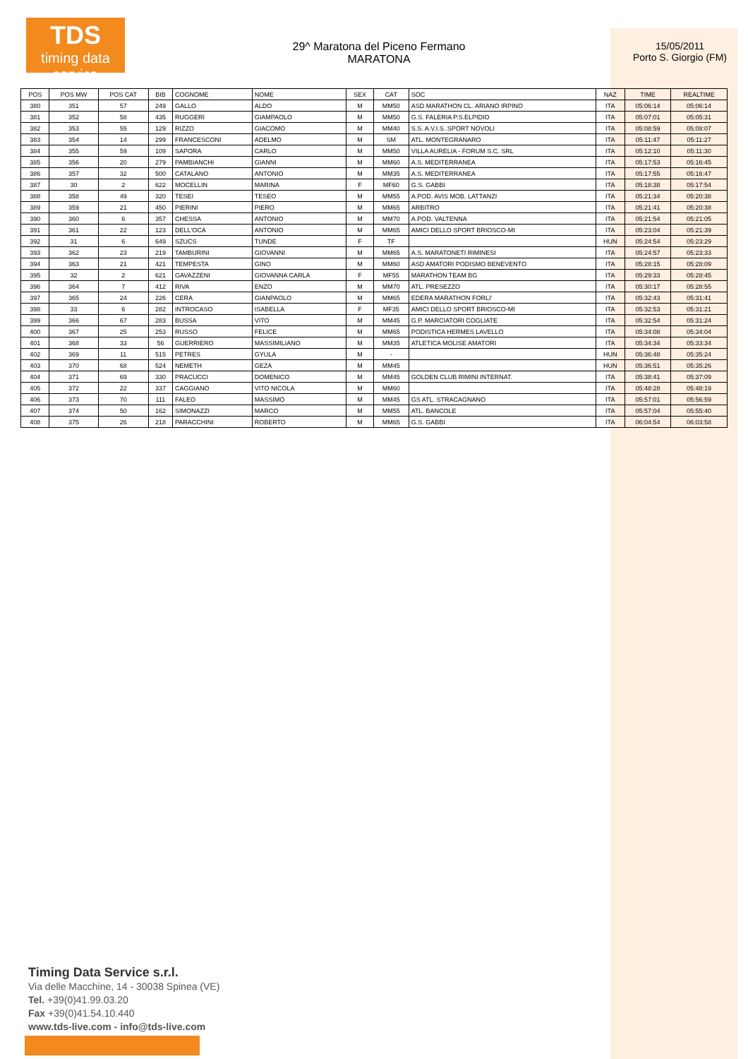TDS
timing data service
29^ Maratona del Piceno Fermano
MARATONA
15/05/2011
Porto S. Giorgio (FM)
| POS | POS MW | POS CAT | BIB | COGNOME | NOME | SEX | CAT | SOC | NAZ | TIME | REALTIME |
| --- | --- | --- | --- | --- | --- | --- | --- | --- | --- | --- | --- |
| 380 | 351 | 57 | 249 | GALLO | ALDO | M | MM50 | ASD MARATHON CL. ARIANO IRPINO | ITA | 05:06:14 | 05:06:14 |
| 381 | 352 | 58 | 435 | RUGGERI | GIAMPAOLO | M | MM50 | G.S. FALERIA P.S.ELPIDIO | ITA | 05:07:01 | 05:05:31 |
| 382 | 353 | 55 | 129 | RIZZO | GIACOMO | M | MM40 | S.S. A.V.I.S. SPORT NOVOLI | ITA | 05:08:59 | 05:08:07 |
| 383 | 354 | 14 | 299 | FRANCESCONI | ADELMO | M | SM | ATL. MONTEGRANARO | ITA | 05:11:47 | 05:11:27 |
| 384 | 355 | 59 | 109 | SAPORA | CARLO | M | MM50 | VILLA AURELIA - FORUM S.C. SRL | ITA | 05:12:10 | 05:11:30 |
| 385 | 356 | 20 | 279 | PAMBIANCHI | GIANNI | M | MM60 | A.S. MEDITERRANEA | ITA | 05:17:53 | 05:16:45 |
| 386 | 357 | 32 | 500 | CATALANO | ANTONIO | M | MM35 | A.S. MEDITERRANEA | ITA | 05:17:55 | 05:16:47 |
| 387 | 30 | 2 | 622 | MOCELLIN | MARINA | F | MF60 | G.S. GABBI | ITA | 05:18:38 | 05:17:54 |
| 388 | 358 | 49 | 320 | TESEI | TESEO | M | MM55 | A.POD. AVIS MOB. LATTANZI | ITA | 05:21:34 | 05:20:38 |
| 389 | 359 | 21 | 450 | PIERINI | PIERO | M | MM65 | ARBITRO | ITA | 05:21:41 | 05:20:38 |
| 390 | 360 | 6 | 357 | CHESSA | ANTONIO | M | MM70 | A.POD. VALTENNA | ITA | 05:21:54 | 05:21:05 |
| 391 | 361 | 22 | 123 | DELL'OCA | ANTONIO | M | MM65 | AMICI DELLO SPORT BRIOSCO-MI | ITA | 05:23:04 | 05:21:39 |
| 392 | 31 | 6 | 649 | SZUCS | TUNDE | F | TF | | HUN | 05:24:54 | 05:23:29 |
| 393 | 362 | 23 | 219 | TAMBURINI | GIOVANNI | M | MM65 | A.S. MARATONETI RIMINESI | ITA | 05:24:57 | 05:23:33 |
| 394 | 363 | 21 | 421 | TEMPESTA | GINO | M | MM60 | ASD AMATORI PODISMO BENEVENTO | ITA | 05:28:15 | 05:28:09 |
| 395 | 32 | 2 | 621 | GAVAZZENI | GIOVANNA CARLA | F | MF55 | MARATHON TEAM BG | ITA | 05:29:33 | 05:28:45 |
| 396 | 364 | 7 | 412 | RIVA | ENZO | M | MM70 | ATL. PRESEZZO | ITA | 05:30:17 | 05:28:55 |
| 397 | 365 | 24 | 226 | CERA | GIANPAOLO | M | MM65 | EDERA MARATHON FORLI' | ITA | 05:32:43 | 05:31:41 |
| 398 | 33 | 6 | 282 | INTROCASO | ISABELLA | F | MF35 | AMICI DELLO SPORT BRIOSCO-MI | ITA | 05:32:53 | 05:31:21 |
| 399 | 366 | 67 | 283 | BUSSA | VITO | M | MM45 | G.P. MARCIATORI COGLIATE | ITA | 05:32:54 | 05:31:24 |
| 400 | 367 | 25 | 253 | RUSSO | FELICE | M | MM65 | PODISTICA HERMES LAVELLO | ITA | 05:34:08 | 05:34:04 |
| 401 | 368 | 33 | 56 | GUERRIERO | MASSIMILIANO | M | MM35 | ATLETICA MOLISE AMATORI | ITA | 05:34:34 | 05:33:34 |
| 402 | 369 | 11 | 515 | PETRES | GYULA | M | - | | HUN | 05:36:48 | 05:35:24 |
| 403 | 370 | 68 | 524 | NEMETH | GEZA | M | MM45 | | HUN | 05:36:51 | 05:35:26 |
| 404 | 371 | 69 | 330 | PRACUCCI | DOMENICO | M | MM45 | GOLDEN CLUB RIMINI INTERNAT. | ITA | 05:38:41 | 05:37:09 |
| 405 | 372 | 22 | 337 | CAGGIANO | VITO NICOLA | M | MM60 | | ITA | 05:48:28 | 05:48:19 |
| 406 | 373 | 70 | 111 | FALEO | MASSIMO | M | MM45 | GS ATL. STRACAGNANO | ITA | 05:57:01 | 05:56:59 |
| 407 | 374 | 50 | 162 | SIMONAZZI | MARCO | M | MM55 | ATL. BANCOLE | ITA | 05:57:04 | 05:55:40 |
| 408 | 375 | 26 | 218 | PARACCHINI | ROBERTO | M | MM65 | G.S. GABBI | ITA | 06:04:54 | 06:03:58 |
Timing Data Service s.r.l.
Via delle Macchine, 14 - 30038 Spinea (VE)
Tel. +39(0)41.99.03.20
Fax +39(0)41.54.10.440
www.tds-live.com - info@tds-live.com